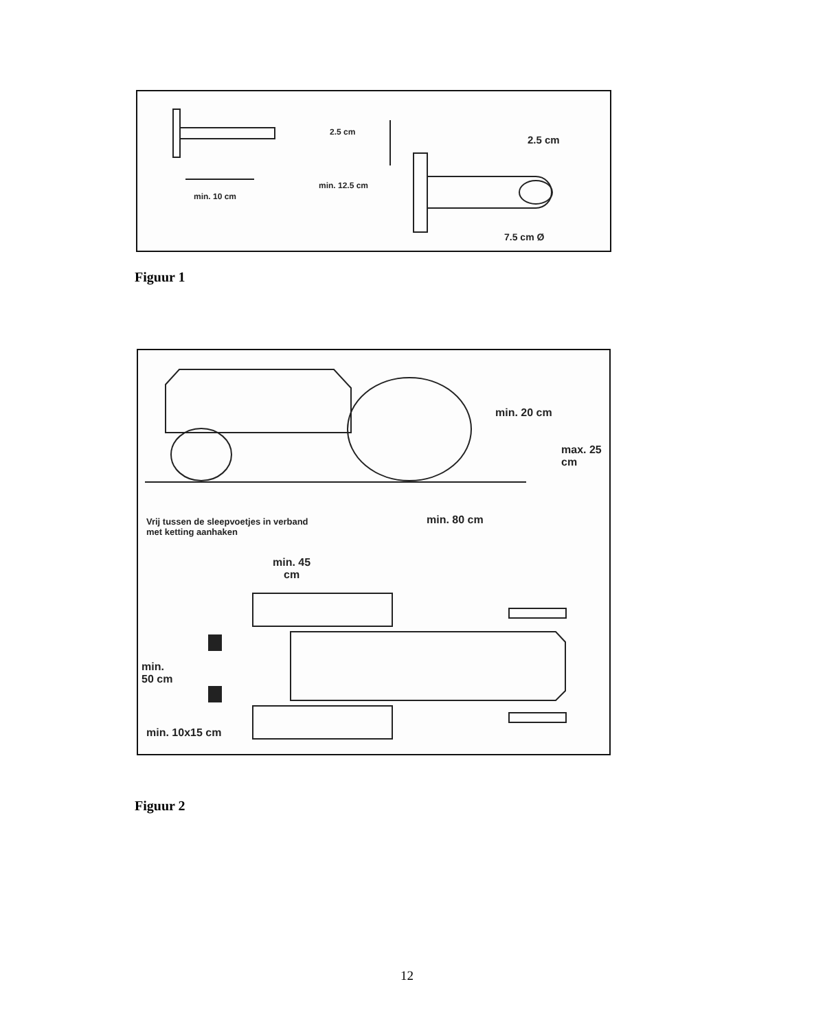2.5 cm
2.5 cm
min. 12.5 cm
min. 10 cm
7.5 cm Ø
Figuur 1
min. 20 cm
max. 25
cm
min. 80 cm
Vrij tussen de sleepvoetjes in verband
met ketting aanhaken
min. 45
cm
min.
50 cm
min. 10x15 cm
Figuur 2
12